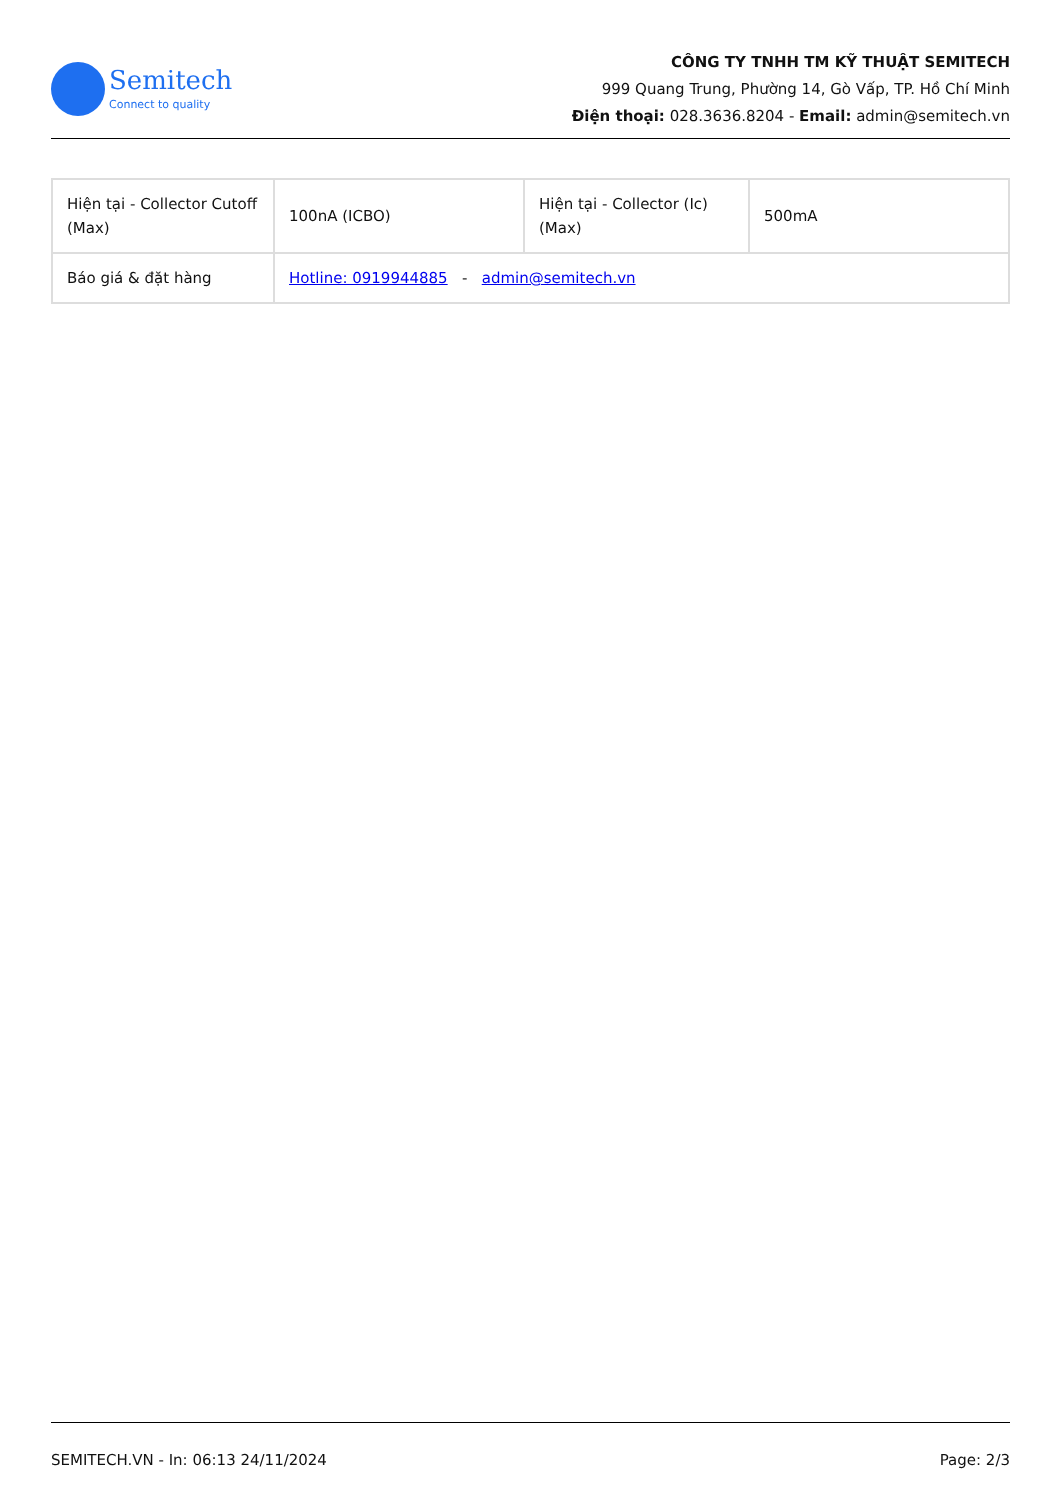Semitech
Connect to quality
CÔNG TY TNHH TM KỸ THUẬT SEMITECH
999 Quang Trung, Phường 14, Gò Vấp, TP. Hồ Chí Minh
Điện thoại: 028.3636.8204 - Email: admin@semitech.vn
| Hiện tại - Collector Cutoff (Max) | 100nA (ICBO) | Hiện tại - Collector (Ic) (Max) | 500mA |
| Báo giá & đặt hàng | Hotline: 0919944885 - admin@semitech.vn | | |
SEMITECH.VN - In: 06:13 24/11/2024 Page: 2/3